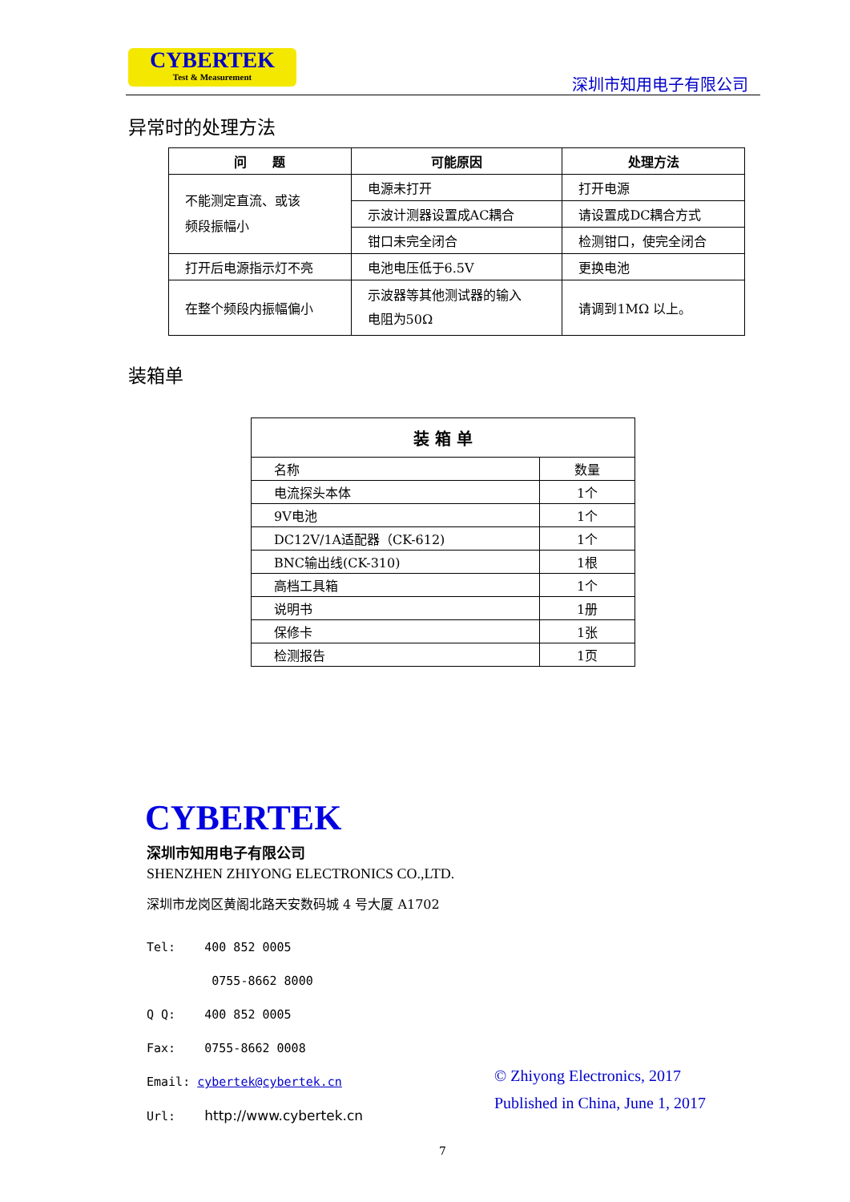CYBERTEK
Test & Measurement
深圳市知用电子有限公司
异常时的处理方法
| 问 题 | 可能原因 | 处理方法 |
| --- | --- | --- |
| 不能测定直流、或该 频段振幅小 | 电源未打开 | 打开电源 |
| | 示波计测器设置成AC耦合 | 请设置成DC耦合方式 |
| | 钳口未完全闭合 | 检测钳口，使完全闭合 |
| 打开后电源指示灯不亮 | 电池电压低于6.5V | 更换电池 |
| 在整个频段内振幅偏小 | 示波器等其他测试器的输入 电阻为50Ω | 请调到1MΩ 以上。 |
装箱单
| 装 箱 单 | |
| --- | --- |
| 名称 | 数量 |
| 电流探头本体 | 1个 |
| 9V电池 | 1个 |
| DC12V/1A适配器（CK-612) | 1个 |
| BNC输出线(CK-310) | 1根 |
| 高档工具箱 | 1个 |
| 说明书 | 1册 |
| 保修卡 | 1张 |
| 检测报告 | 1页 |
CYBERTEK
深圳市知用电子有限公司
SHENZHEN ZHIYONG ELECTRONICS CO.,LTD.
深圳市龙岗区黄阁北路天安数码城 4 号大厦 A1702
Tel: 400 852 0005
0755-8662 8000
Q Q: 400 852 0005
Fax: 0755-8662 0008
Email: cybertek@cybertek.cn
Url: http://www.cybertek.cn
© Zhiyong Electronics, 2017
Published in China, June 1, 2017
7